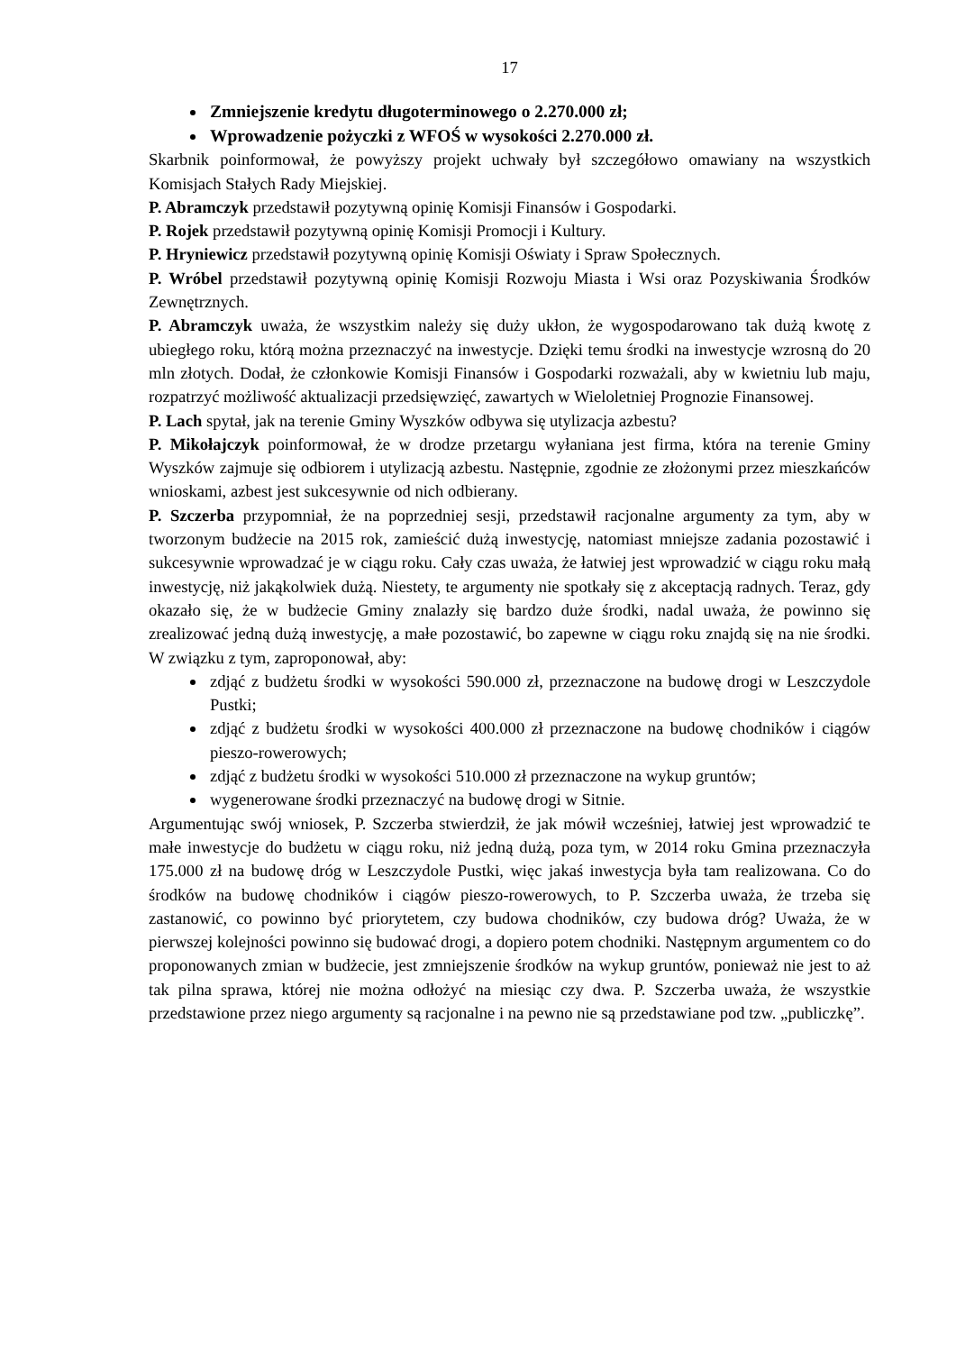17
Zmniejszenie kredytu długoterminowego o 2.270.000 zł;
Wprowadzenie pożyczki z WFOŚ w wysokości 2.270.000 zł.
Skarbnik poinformował, że powyższy projekt uchwały był szczegółowo omawiany na wszystkich Komisjach Stałych Rady Miejskiej.
P. Abramczyk przedstawił pozytywną opinię Komisji Finansów i Gospodarki.
P. Rojek przedstawił pozytywną opinię Komisji Promocji i Kultury.
P. Hryniewicz przedstawił pozytywną opinię Komisji Oświaty i Spraw Społecznych.
P. Wróbel przedstawił pozytywną opinię Komisji Rozwoju Miasta i Wsi oraz Pozyskiwania Środków Zewnętrznych.
P. Abramczyk uważa, że wszystkim należy się duży ukłon, że wygospodarowano tak dużą kwotę z ubiegłego roku, którą można przeznaczyć na inwestycje. Dzięki temu środki na inwestycje wzrosną do 20 mln złotych. Dodał, że członkowie Komisji Finansów i Gospodarki rozważali, aby w kwietniu lub maju, rozpatrzyć możliwość aktualizacji przedsięwzięć, zawartych w Wieloletniej Prognozie Finansowej.
P. Lach spytał, jak na terenie Gminy Wyszków odbywa się utylizacja azbestu?
P. Mikołajczyk poinformował, że w drodze przetargu wyłaniana jest firma, która na terenie Gminy Wyszków zajmuje się odbiorem i utylizacją azbestu. Następnie, zgodnie ze złożonymi przez mieszkańców wnioskami, azbest jest sukcesywnie od nich odbierany.
P. Szczerba przypomniał, że na poprzedniej sesji, przedstawił racjonalne argumenty za tym, aby w tworzonym budżecie na 2015 rok, zamieścić dużą inwestycję, natomiast mniejsze zadania pozostawić i sukcesywnie wprowadzać je w ciągu roku. Cały czas uważa, że łatwiej jest wprowadzić w ciągu roku małą inwestycję, niż jakąkolwiek dużą. Niestety, te argumenty nie spotkały się z akceptacją radnych. Teraz, gdy okazało się, że w budżecie Gminy znalazły się bardzo duże środki, nadal uważa, że powinno się zrealizować jedną dużą inwestycję, a małe pozostawić, bo zapewne w ciągu roku znajdą się na nie środki. W związku z tym, zaproponował, aby:
zdjąć z budżetu środki w wysokości 590.000 zł, przeznaczone na budowę drogi w Leszczydole Pustki;
zdjąć z budżetu środki w wysokości 400.000 zł przeznaczone na budowę chodników i ciągów pieszo-rowerowych;
zdjąć z budżetu środki w wysokości 510.000 zł przeznaczone na wykup gruntów;
wygenerowane środki przeznaczyć na budowę drogi w Sitnie.
Argumentując swój wniosek, P. Szczerba stwierdził, że jak mówił wcześniej, łatwiej jest wprowadzić te małe inwestycje do budżetu w ciągu roku, niż jedną dużą, poza tym, w 2014 roku Gmina przeznaczyła 175.000 zł na budowę dróg w Leszczydole Pustki, więc jakaś inwestycja była tam realizowana. Co do środków na budowę chodników i ciągów pieszo-rowerowych, to P. Szczerba uważa, że trzeba się zastanowić, co powinno być priorytetem, czy budowa chodników, czy budowa dróg? Uważa, że w pierwszej kolejności powinno się budować drogi, a dopiero potem chodniki. Następnym argumentem co do proponowanych zmian w budżecie, jest zmniejszenie środków na wykup gruntów, ponieważ nie jest to aż tak pilna sprawa, której nie można odłożyć na miesiąc czy dwa. P. Szczerba uważa, że wszystkie przedstawione przez niego argumenty są racjonalne i na pewno nie są przedstawiane pod tzw. „publiczkę”.